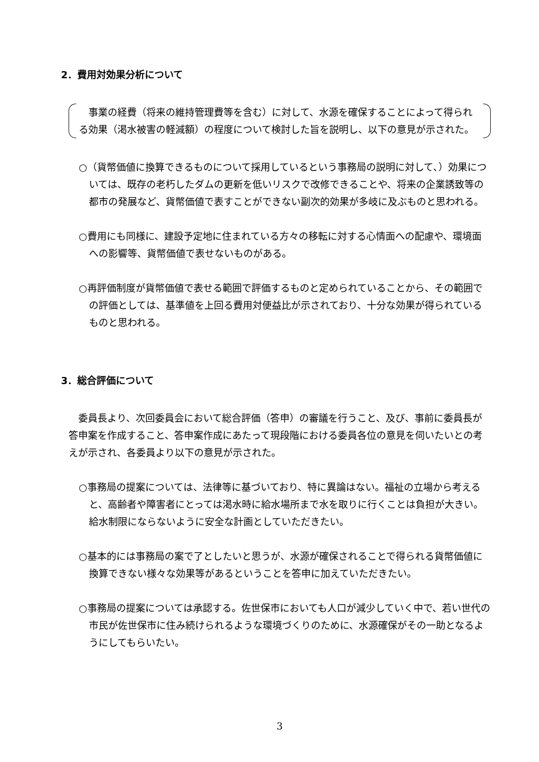2．費用対効果分析について
　事業の経費（将来の維持管理費等を含む）に対して、水源を確保することによって得られる効果（渇水被害の軽減額）の程度について検討した旨を説明し、以下の意見が示された。
○（貨幣価値に換算できるものについて採用しているという事務局の説明に対して､）効果については、既存の老朽したダムの更新を低いリスクで改修できることや、将来の企業誘致等の都市の発展など、貨幣価値で表すことができない副次的効果が多岐に及ぶものと思われる。
○費用にも同様に、建設予定地に住まれている方々の移転に対する心情面への配慮や、環境面への影響等、貨幣価値で表せないものがある。
○再評価制度が貨幣価値で表せる範囲で評価するものと定められていることから、その範囲での評価としては、基準値を上回る費用対便益比が示されており、十分な効果が得られているものと思われる。
3．総合評価について
　委員長より、次回委員会において総合評価（答申）の審議を行うこと、及び、事前に委員長が答申案を作成すること、答申案作成にあたって現段階における委員各位の意見を伺いたいとの考えが示され、各委員より以下の意見が示された。
○事務局の提案については、法律等に基づいており、特に異論はない。福祉の立場から考えると、高齢者や障害者にとっては渇水時に給水場所まで水を取りに行くことは負担が大きい。給水制限にならないように安全な計画としていただきたい。
○基本的には事務局の案で了としたいと思うが、水源が確保されることで得られる貨幣価値に換算できない様々な効果等があるということを答申に加えていただきたい。
○事務局の提案については承認する。佐世保市においても人口が減少していく中で、若い世代の市民が佐世保市に住み続けられるような環境づくりのために、水源確保がその一助となるようにしてもらいたい。
3